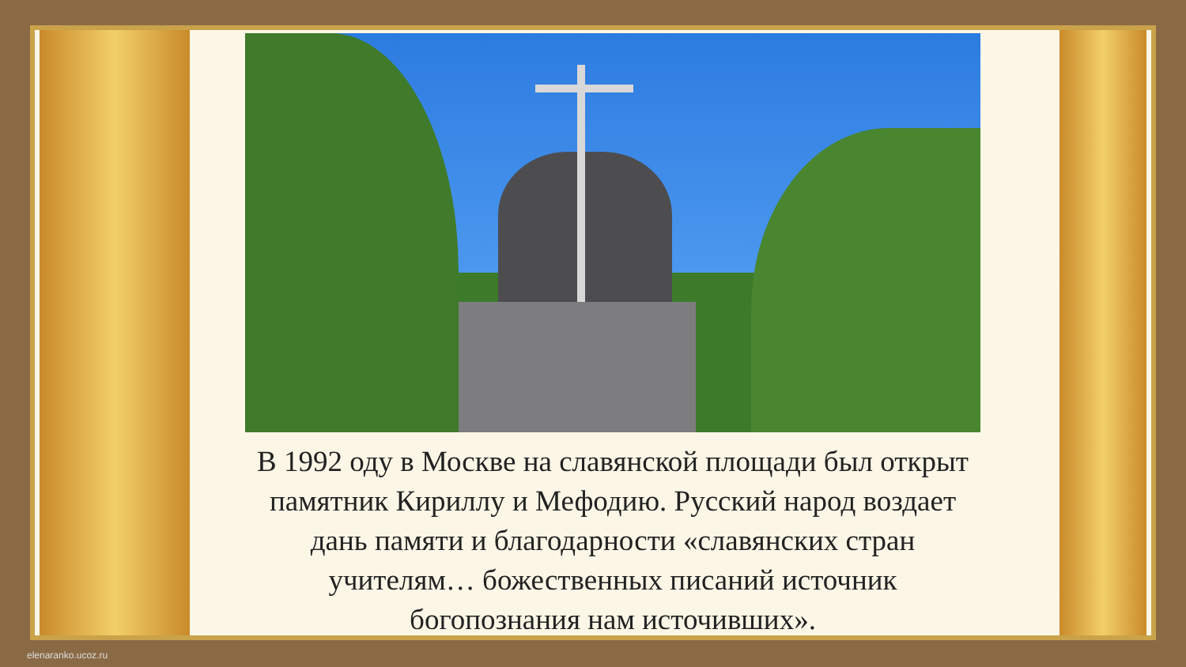В 1992 оду в Москве на славянской площади был открыт памятник Кириллу и Мефодию. Русский народ воздает дань памяти и благодарности «славянских стран учителям… божественных писаний источник богопознания нам источивших».
elenaranko.ucoz.ru